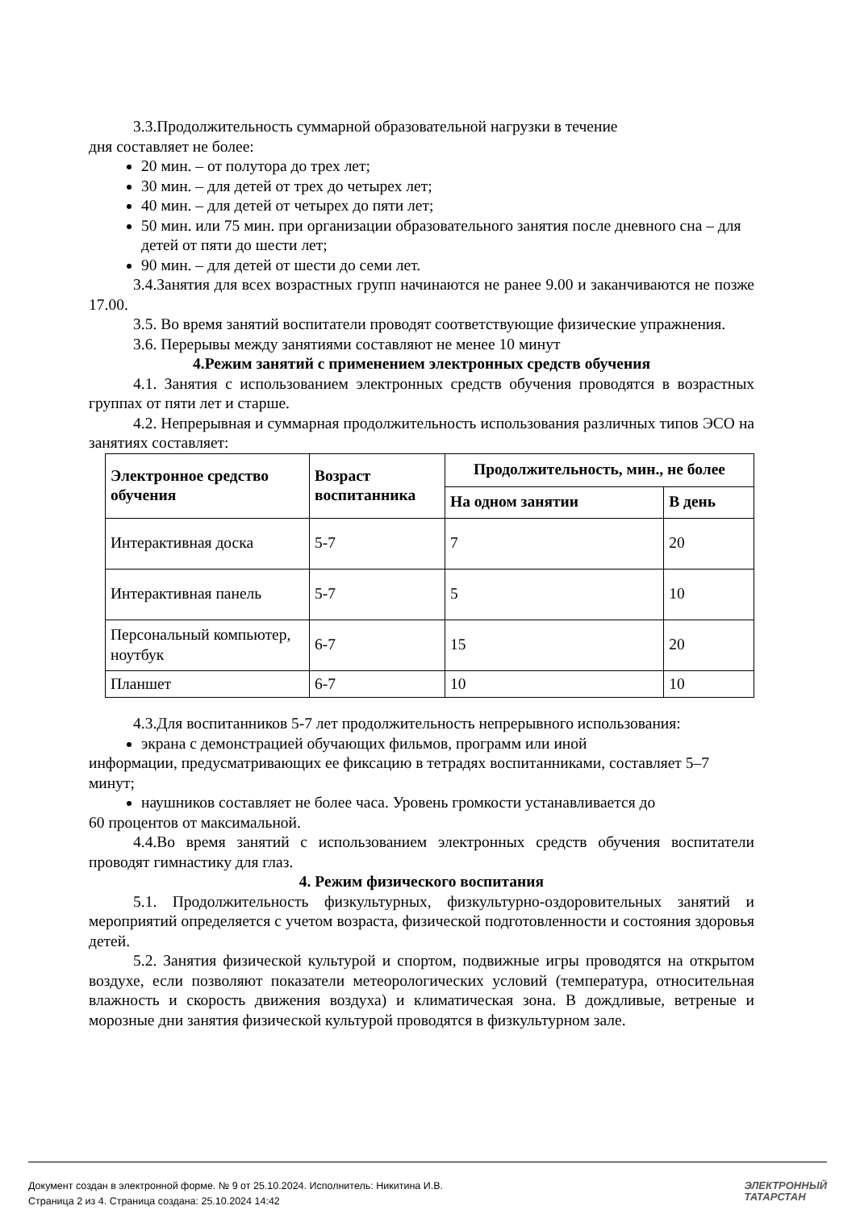3.3.Продолжительность суммарной образовательной нагрузки в течение
дня составляет не более:
20 мин. – от полутора до трех лет;
30 мин. – для детей от трех до четырех лет;
40 мин. – для детей от четырех до пяти лет;
50 мин. или 75 мин. при организации образовательного занятия после дневного сна – для детей от пяти до шести лет;
90 мин. – для детей от шести до семи лет.
3.4.Занятия для всех возрастных групп начинаются не ранее 9.00 и заканчиваются не позже 17.00.
3.5. Во время занятий воспитатели проводят соответствующие физические упражнения.
3.6. Перерывы между занятиями составляют не менее 10 минут
4.Режим занятий с применением электронных средств обучения
4.1. Занятия с использованием электронных средств обучения проводятся в возрастных группах от пяти лет и старше.
4.2. Непрерывная и суммарная продолжительность использования различных типов ЭСО на занятиях составляет:
| Электронное средство обучения | Возраст воспитанника | Продолжительность, мин., не более | |
| --- | --- | --- | --- |
| | | На одном занятии | В день |
| Интерактивная доска | 5-7 | 7 | 20 |
| Интерактивная панель | 5-7 | 5 | 10 |
| Персональный компьютер, ноутбук | 6-7 | 15 | 20 |
| Планшет | 6-7 | 10 | 10 |
4.3.Для воспитанников 5-7 лет продолжительность непрерывного использования:
экрана с демонстрацией обучающих фильмов, программ или иной
информации, предусматривающих ее фиксацию в тетрадях воспитанниками, составляет 5–7 минут;
наушников составляет не более часа. Уровень громкости устанавливается до
60 процентов от максимальной.
4.4.Во время занятий с использованием электронных средств обучения воспитатели проводят гимнастику для глаз.
4. Режим физического воспитания
5.1. Продолжительность физкультурных, физкультурно-оздоровительных занятий и мероприятий определяется с учетом возраста, физической подготовленности и состояния здоровья детей.
5.2. Занятия физической культурой и спортом, подвижные игры проводятся на открытом воздухе, если позволяют показатели метеорологических условий (температура, относительная влажность и скорость движения воздуха) и климатическая зона. В дождливые, ветреные и морозные дни занятия физической культурой проводятся в физкультурном зале.
Документ создан в электронной форме. № 9 от 25.10.2024. Исполнитель: Никитина И.В.
Страница 2 из 4. Страница создана: 25.10.2024 14:42
ЭЛЕКТРОННЫЙ
ТАТАРСТАН